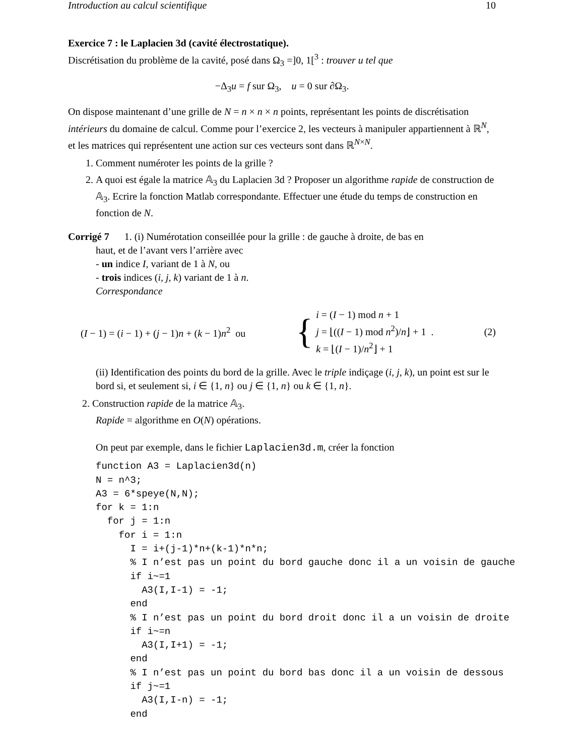Introduction au calcul scientifique 10
Exercice 7 : le Laplacien 3d (cavité électrostatique).
Discrétisation du problème de la cavité, posé dans Ω<sub>3</sub> =]0, 1[<sup>3</sup> : trouver u tel que
−Δ<sub>3</sub>u = f sur Ω<sub>3</sub>, u = 0 sur ∂Ω<sub>3</sub>.
On dispose maintenant d’une grille de N = n × n × n points, représentant les points de discrétisation intérieurs du domaine de calcul. Comme pour l’exercice 2, les vecteurs à manipuler appartiennent à ℝ<sup>N</sup>, et les matrices qui représentent une action sur ces vecteurs sont dans ℝ<sup>N×N</sup>.
1. Comment numéroter les points de la grille ?
2. A quoi est égale la matrice 𝔸<sub>3</sub> du Laplacien 3d ? Proposer un algorithme rapide de construction de 𝔸<sub>3</sub>. Ecrire la fonction Matlab correspondante. Effectuer une étude du temps de construction en fonction de N.
Corrigé 7 1. (i) Numérotation conseillée pour la grille : de gauche à droite, de bas en
haut, et de l’avant vers l’arrière avec
- un indice I, variant de 1 à N, ou
- trois indices (i, j, k) variant de 1 à n.
Correspondance
(I − 1) = (i − 1) + (j − 1)n + (k − 1)n<sup>2</sup> ou { i = (I − 1) mod n + 1
j = ⌊((I − 1) mod n<sup>2</sup>)/n⌋ + 1 .
k = ⌊(I − 1)/n<sup>2</sup>⌋ + 1 (2)
(ii) Identification des points du bord de la grille. Avec le triple indiçage (i, j, k), un point est sur le bord si, et seulement si, i ∈ {1, n} ou j ∈ {1, n} ou k ∈ {1, n}.
2. Construction rapide de la matrice 𝔸<sub>3</sub>.
Rapide = algorithme en O(N) opérations.
On peut par exemple, dans le fichier Laplacien3d.m, créer la fonction
function A3 = Laplacien3d(n)
N = n^3;
A3 = 6*speye(N,N);
for k = 1:n
  for j = 1:n
    for i = 1:n
      I = i+(j-1)*n+(k-1)*n*n;
      % I n’est pas un point du bord gauche donc il a un voisin de gauche
      if i~=1
        A3(I,I-1) = -1;
      end
      % I n’est pas un point du bord droit donc il a un voisin de droite
      if i~=n
        A3(I,I+1) = -1;
      end
      % I n’est pas un point du bord bas donc il a un voisin de dessous
      if j~=1
        A3(I,I-n) = -1;
      end